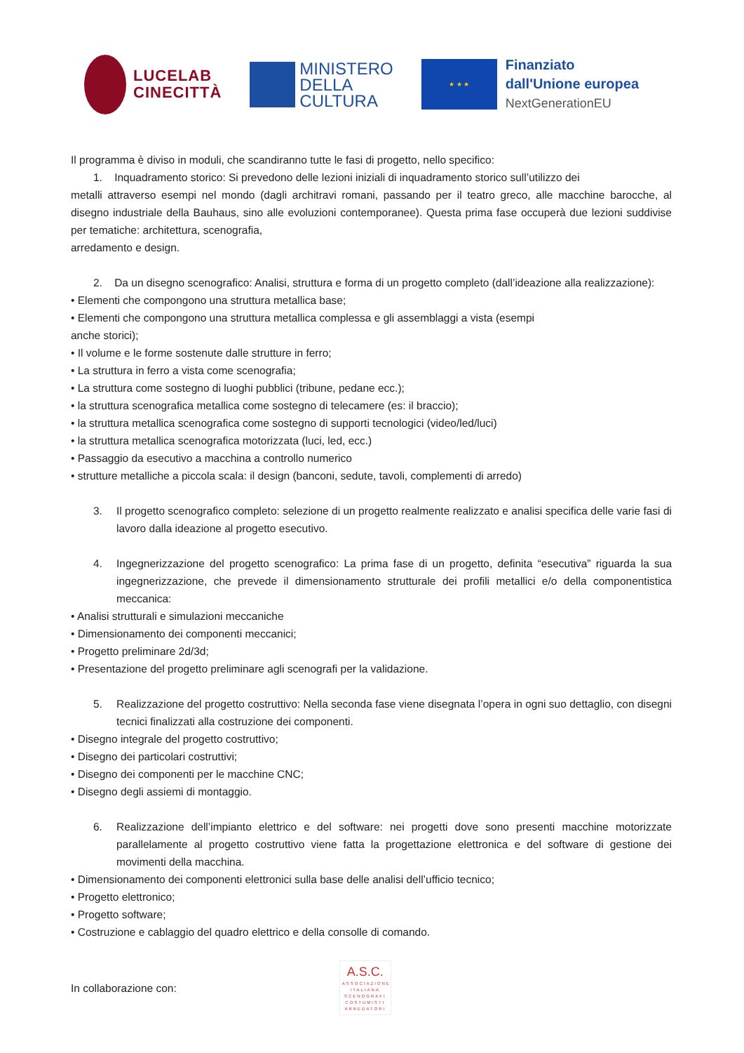LUCELAB
CINECITTÀ
MINISTERO
DELLA
CULTURA
★ ★ ★
Finanziato
dall'Unione europea
NextGenerationEU
Il programma è diviso in moduli, che scandiranno tutte le fasi di progetto, nello specifico:
1. Inquadramento storico: Si prevedono delle lezioni iniziali di inquadramento storico sull’utilizzo dei
metalli attraverso esempi nel mondo (dagli architravi romani, passando per il teatro greco, alle macchine barocche, al disegno industriale della Bauhaus, sino alle evoluzioni contemporanee). Questa prima fase occuperà due lezioni suddivise per tematiche: architettura, scenografia,
arredamento e design.
2. Da un disegno scenografico: Analisi, struttura e forma di un progetto completo (dall’ideazione alla realizzazione):
• Elementi che compongono una struttura metallica base;
• Elementi che compongono una struttura metallica complessa e gli assemblaggi a vista (esempi
anche storici);
• Il volume e le forme sostenute dalle strutture in ferro;
• La struttura in ferro a vista come scenografia;
• La struttura come sostegno di luoghi pubblici (tribune, pedane ecc.);
• la struttura scenografica metallica come sostegno di telecamere (es: il braccio);
• la struttura metallica scenografica come sostegno di supporti tecnologici (video/led/luci)
• la struttura metallica scenografica motorizzata (luci, led, ecc.)
• Passaggio da esecutivo a macchina a controllo numerico
• strutture metalliche a piccola scala: il design (banconi, sedute, tavoli, complementi di arredo)
3. Il progetto scenografico completo: selezione di un progetto realmente realizzato e analisi specifica delle varie fasi di lavoro dalla ideazione al progetto esecutivo.
4. Ingegnerizzazione del progetto scenografico: La prima fase di un progetto, definita “esecutiva” riguarda la sua ingegnerizzazione, che prevede il dimensionamento strutturale dei profili metallici e/o della componentistica meccanica:
• Analisi strutturali e simulazioni meccaniche
• Dimensionamento dei componenti meccanici;
• Progetto preliminare 2d/3d;
• Presentazione del progetto preliminare agli scenografi per la validazione.
5. Realizzazione del progetto costruttivo: Nella seconda fase viene disegnata l’opera in ogni suo dettaglio, con disegni tecnici finalizzati alla costruzione dei componenti.
• Disegno integrale del progetto costruttivo;
• Disegno dei particolari costruttivi;
• Disegno dei componenti per le macchine CNC;
• Disegno degli assiemi di montaggio.
6. Realizzazione dell’impianto elettrico e del software: nei progetti dove sono presenti macchine motorizzate parallelamente al progetto costruttivo viene fatta la progettazione elettronica e del software di gestione dei movimenti della macchina.
• Dimensionamento dei componenti elettronici sulla base delle analisi dell’ufficio tecnico;
• Progetto elettronico;
• Progetto software;
• Costruzione e cablaggio del quadro elettrico e della consolle di comando.
In collaborazione con:
A.S.C.
ASSOCIAZIONE ITALIANA SCENOGRAFI COSTUMISTI ARREDATORI